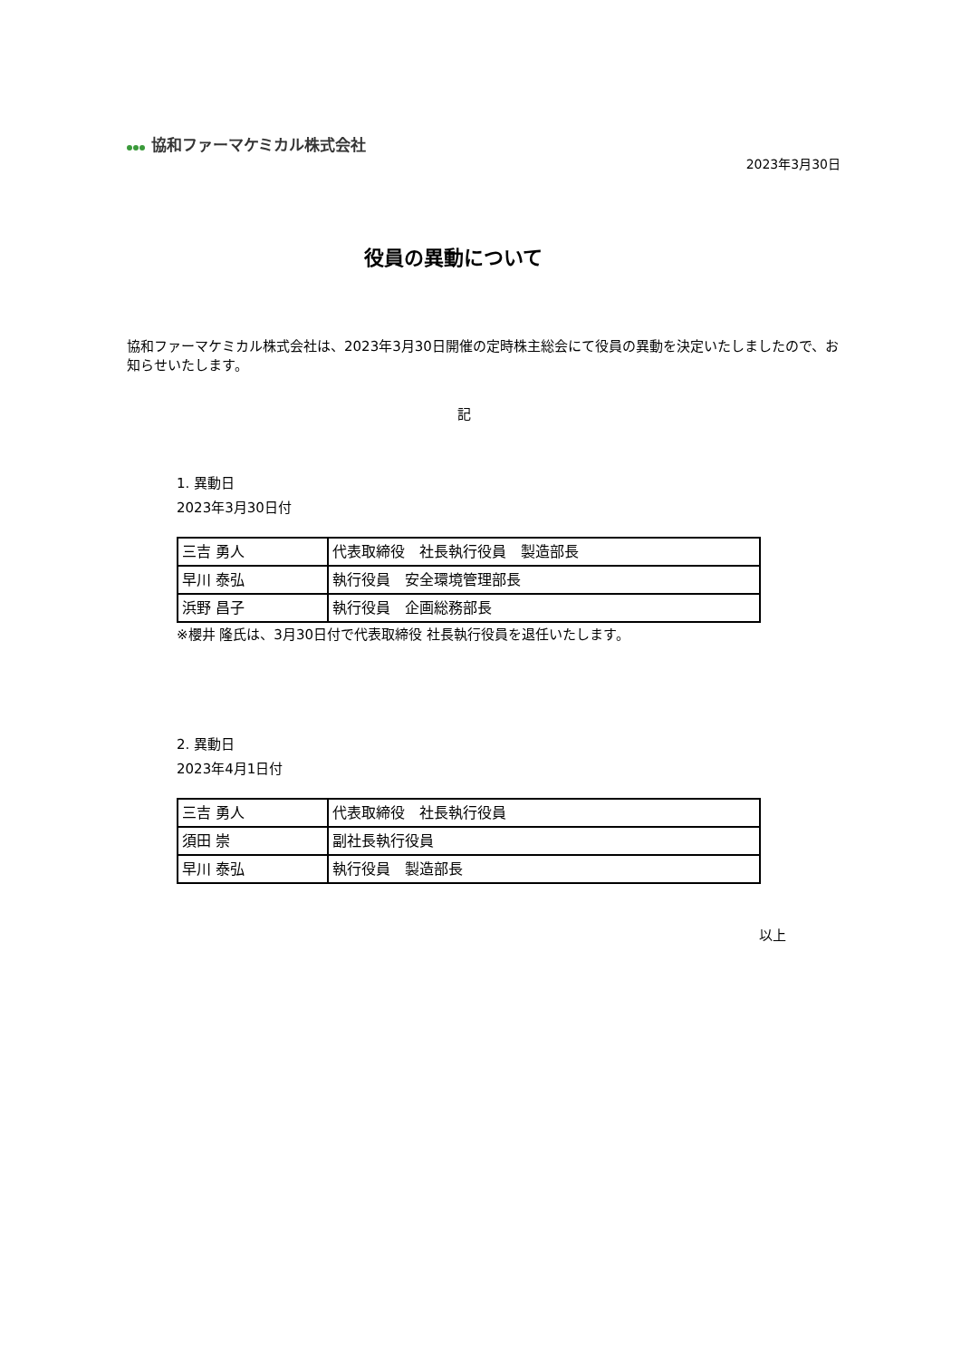協和ファーマケミカル株式会社
2023年3月30日
役員の異動について
協和ファーマケミカル株式会社は、2023年3月30日開催の定時株主総会にて役員の異動を決定いたしましたので、お知らせいたします。
記
1. 異動日
2023年3月30日付
| 三吉 勇人 | 代表取締役 社長執行役員 製造部長 |
| 早川 泰弘 | 執行役員 安全環境管理部長 |
| 浜野 昌子 | 執行役員 企画総務部長 |
※櫻井 隆氏は、3月30日付で代表取締役 社長執行役員を退任いたします。
2. 異動日
2023年4月1日付
| 三吉 勇人 | 代表取締役 社長執行役員 |
| 須田 崇 | 副社長執行役員 |
| 早川 泰弘 | 執行役員 製造部長 |
以上